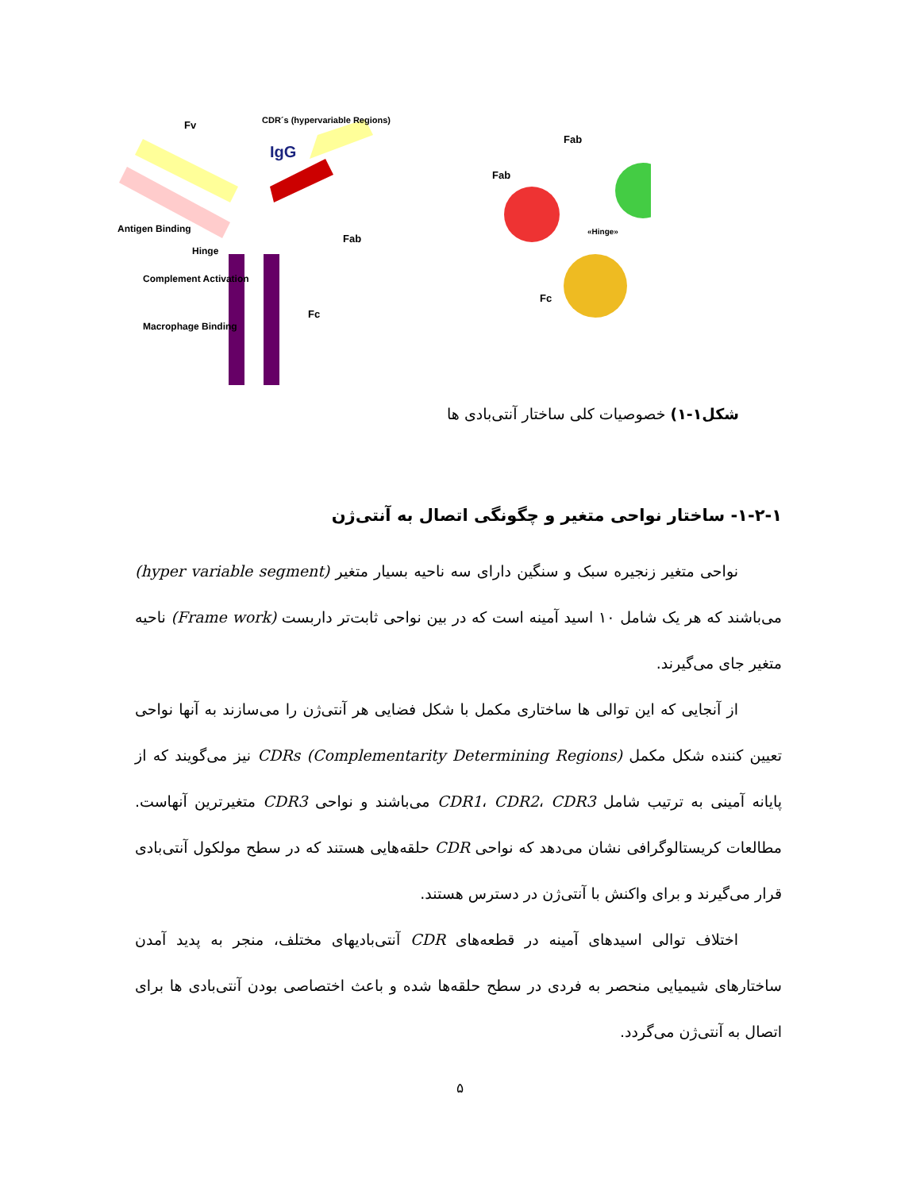IgG
Fv
CDR´s (hypervariable Regions)
Antigen Binding
Hinge
Complement Activation
Macrophage Binding
Fab
Fc
Fab
Fab
Fc
«Hinge»
شکل۱-۱) خصوصیات کلی ساختار آنتی‌بادی ها
۱-۲-۱- ساختار نواحی متغیر و چگونگی اتصال به آنتی‌ژن
نواحی متغیر زنجیره سبک و سنگین دارای سه ناحیه بسیار متغیر (hyper variable segment) می‌باشند که هر یک شامل ۱۰ اسید آمینه است که در بین نواحی ثابت‌تر داربست (Frame work) ناحیه متغیر جای می‌گیرند.
از آنجایی که این توالی ها ساختاری مکمل با شکل فضایی هر آنتی‌ژن را می‌سازند به آنها نواحی تعیین کننده شکل مکمل CDRs (Complementarity Determining Regions) نیز می‌گویند که از پایانه آمینی به ترتیب شامل CDR1، CDR2، CDR3 می‌باشند و نواحی CDR3 متغیرترین آنهاست. مطالعات کریستالوگرافی نشان می‌دهد که نواحی CDR حلقه‌هایی هستند که در سطح مولکول آنتی‌بادی قرار می‌گیرند و برای واکنش با آنتی‌ژن در دسترس هستند.
اختلاف توالی اسیدهای آمینه در قطعه‌های CDR آنتی‌بادیهای مختلف، منجر به پدید آمدن ساختارهای شیمیایی منحصر به فردی در سطح حلقه‌ها شده و باعث اختصاصی بودن آنتی‌بادی ها برای اتصال به آنتی‌ژن می‌گردد.
۵